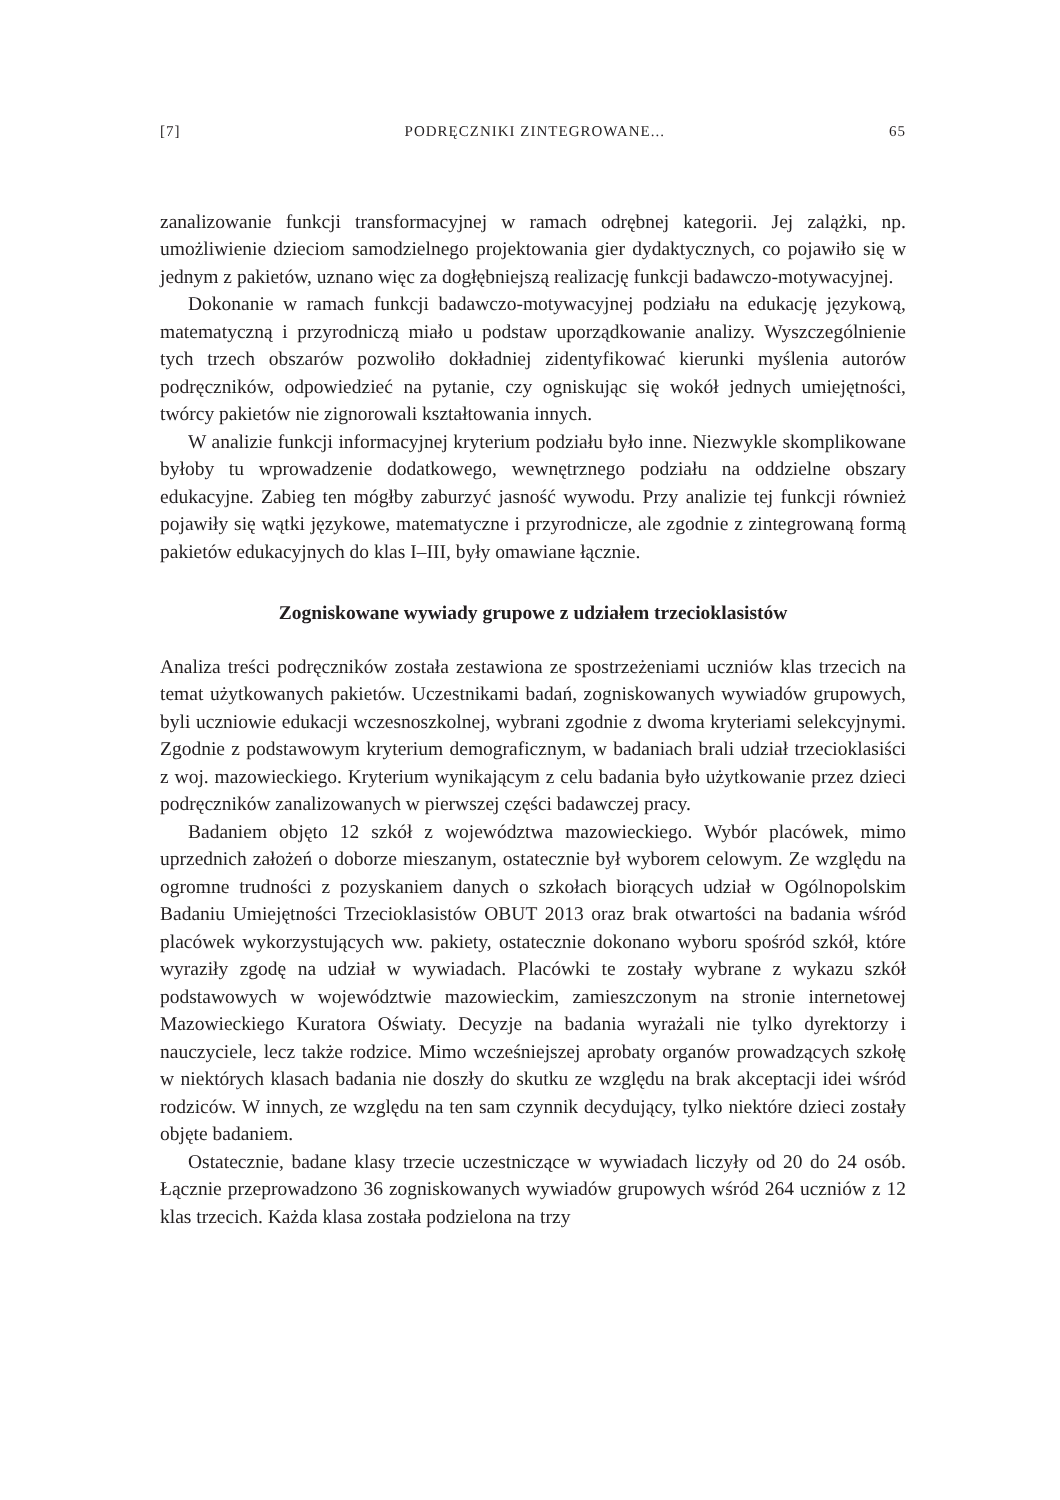[7] PODRĘCZNIKI ZINTEGROWANE... 65
zanalizowanie funkcji transformacyjnej w ramach odrębnej kategorii. Jej zalążki, np. umożliwienie dzieciom samodzielnego projektowania gier dydaktycznych, co pojawiło się w jednym z pakietów, uznano więc za dogłębniejszą realizację funkcji badawczo-motywacyjnej.
Dokonanie w ramach funkcji badawczo-motywacyjnej podziału na edukację językową, matematyczną i przyrodniczą miało u podstaw uporządkowanie analizy. Wyszczególnienie tych trzech obszarów pozwoliło dokładniej zidentyfikować kierunki myślenia autorów podręczników, odpowiedzieć na pytanie, czy ogniskując się wokół jednych umiejętności, twórcy pakietów nie zignorowali kształtowania innych.
W analizie funkcji informacyjnej kryterium podziału było inne. Niezwykle skomplikowane byłoby tu wprowadzenie dodatkowego, wewnętrznego podziału na oddzielne obszary edukacyjne. Zabieg ten mógłby zaburzyć jasność wywodu. Przy analizie tej funkcji również pojawiły się wątki językowe, matematyczne i przyrodnicze, ale zgodnie z zintegrowaną formą pakietów edukacyjnych do klas I–III, były omawiane łącznie.
Zogniskowane wywiady grupowe z udziałem trzecioklasistów
Analiza treści podręczników została zestawiona ze spostrzeżeniami uczniów klas trzecich na temat użytkowanych pakietów. Uczestnikami badań, zogniskowanych wywiadów grupowych, byli uczniowie edukacji wczesnoszkolnej, wybrani zgodnie z dwoma kryteriami selekcyjnymi. Zgodnie z podstawowym kryterium demograficznym, w badaniach brali udział trzecioklasiści z woj. mazowieckiego. Kryterium wynikającym z celu badania było użytkowanie przez dzieci podręczników zanalizowanych w pierwszej części badawczej pracy.
Badaniem objęto 12 szkół z województwa mazowieckiego. Wybór placówek, mimo uprzednich założeń o doborze mieszanym, ostatecznie był wyborem celowym. Ze względu na ogromne trudności z pozyskaniem danych o szkołach biorących udział w Ogólnopolskim Badaniu Umiejętności Trzecioklasistów OBUT 2013 oraz brak otwartości na badania wśród placówek wykorzystujących ww. pakiety, ostatecznie dokonano wyboru spośród szkół, które wyraziły zgodę na udział w wywiadach. Placówki te zostały wybrane z wykazu szkół podstawowych w województwie mazowieckim, zamieszczonym na stronie internetowej Mazowieckiego Kuratora Oświaty. Decyzje na badania wyrażali nie tylko dyrektorzy i nauczyciele, lecz także rodzice. Mimo wcześniejszej aprobaty organów prowadzących szkołę w niektórych klasach badania nie doszły do skutku ze względu na brak akceptacji idei wśród rodziców. W innych, ze względu na ten sam czynnik decydujący, tylko niektóre dzieci zostały objęte badaniem.
Ostatecznie, badane klasy trzecie uczestniczące w wywiadach liczyły od 20 do 24 osób. Łącznie przeprowadzono 36 zogniskowanych wywiadów grupowych wśród 264 uczniów z 12 klas trzecich. Każda klasa została podzielona na trzy